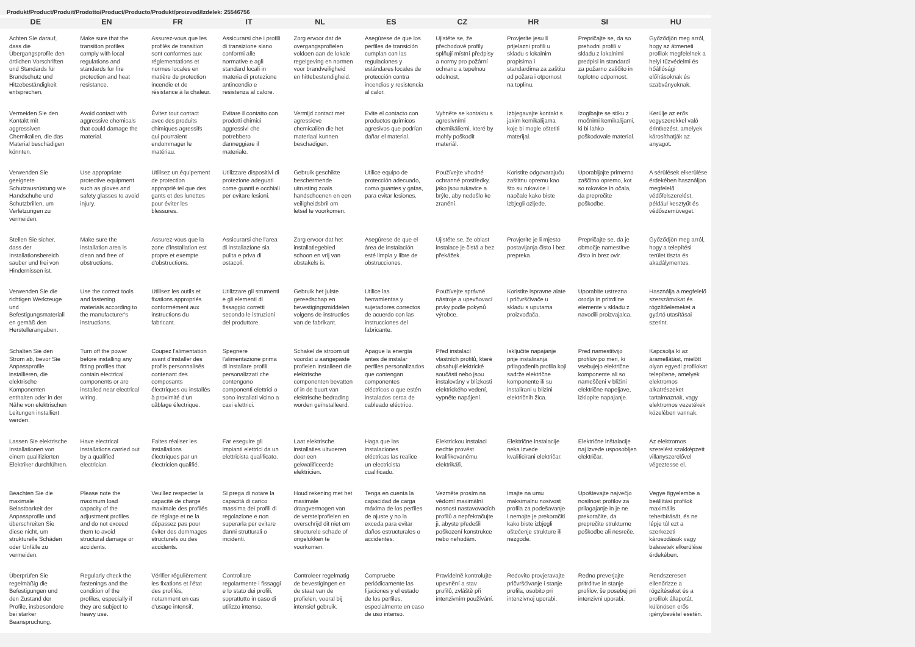Produkt/Product/Produit/Prodotto/Product/Producto/Produkt/proizvod/Izdelek: 25546756
| DE | EN | FR | IT | NL | ES | CZ | HR | SI | HU |
| --- | --- | --- | --- | --- | --- | --- | --- | --- | --- |
| Achten Sie darauf, dass die Übergangsprofile den örtlichen Vorschriften und Standards für Brandschutz und Hitzebeständigkeit entsprechen. | Make sure that the transition profiles comply with local regulations and standards for fire protection and heat resistance. | Assurez-vous que les profilés de transition sont conformes aux réglementations et normes locales en matière de protection incendie et de résistance à la chaleur. | Assicurarsi che i profili di transizione siano conformi alle normative e agli standard locali in materia di protezione antincendio e resistenza al calore. | Zorg ervoor dat de overgangsprofielen voldoen aan de lokale regelgeving en normen voor brandveiligheid en hittebestendigheid. | Asegúrese de que los perfiles de transición cumplan con las regulaciones y estándares locales de protección contra incendios y resistencia al calor. | Ujistěte se, že přechodové profily splňují místní předpisy a normy pro požární ochranu a tepelnou odolnost. | Provjerite jesu li prijelazni profili u skladu s lokalnim propisima i standardima za zaštitu od požara i otpornost na toplinu. | Prepričajte se, da so prehodni profili v skladu z lokalnimi predpisi in standardi za požarno zaščito in toplotno odpornost. | Győződjön meg arról, hogy az átmeneti profilok megfelelnek a helyi tűzvédelmi és hőállósági előírásoknak és szabványoknak. |
| Vermeiden Sie den Kontakt mit aggressiven Chemikalien, die das Material beschädigen könnten. | Avoid contact with aggressive chemicals that could damage the material. | Évitez tout contact avec des produits chimiques agressifs qui pourraient endommager le matériau. | Evitare il contatto con prodotti chimici aggressivi che potrebbero danneggiare il materiale. | Vermijd contact met agressieve chemicaliën die het materiaal kunnen beschadigen. | Evite el contacto con productos químicos agresivos que podrían dañar el material. | Vyhněte se kontaktu s agresivními chemikáliemi, které by mohly poškodit materiál. | Izbjegavajte kontakt s jakim kemikalijama koje bi mogle oštetiti materijal. | Izogibajte se stiku z močnimi kemikalijami, ki bi lahko poškodovale material. | Kerülje az erős vegyszerekkel való érintkezést, amelyek károsíthatják az anyagot. |
| Verwenden Sie geeignete Schutzausrüstung wie Handschuhe und Schutzbrillen, um Verletzungen zu vermeiden. | Use appropriate protective equipment such as gloves and safety glasses to avoid injury. | Utilisez un équipement de protection approprié tel que des gants et des lunettes pour éviter les blessures. | Utilizzare dispositivi di protezione adeguati come guanti e occhiali per evitare lesioni. | Gebruik geschikte beschermende uitrusting zoals handschoenen en een veiligheidsbril om letsel te voorkomen. | Utilice equipo de protección adecuado, como guantes y gafas, para evitar lesiones. | Používejte vhodné ochranné prostředky, jako jsou rukavice a brýle, aby nedošlo ke zranění. | Koristite odgovarajuću zaštitnu opremu kao što su rukavice i naočale kako biste izbjegli ozljede. | Uporabljajte primerno zaščitno opremo, kot so rokavice in očala, da preprečite poškodbe. | A sérülések elkerülése érdekében használjon megfelelő védőfelszerelést, például kesztyűt és védőszemüveget. |
| Stellen Sie sicher, dass der Installationsbereich sauber und frei von Hindernissen ist. | Make sure the installation area is clean and free of obstructions. | Assurez-vous que la zone d'installation est propre et exempte d'obstructions. | Assicurarsi che l'area di installazione sia pulita e priva di ostacoli. | Zorg ervoor dat het installatiegebied schoon en vrij van obstakels is. | Asegúrese de que el área de instalación esté limpia y libre de obstrucciones. | Ujistěte se, že oblast instalace je čistá a bez překážek. | Provjerite je li mjesto postavljanja čisto i bez prepreka. | Prepričajte se, da je območje namestitve čisto in brez ovir. | Győződjön meg arról, hogy a telepítési terület tiszta és akadálymentes. |
| Verwenden Sie die richtigen Werkzeuge und Befestigungsmateriali en gemäß den Herstellerangaben. | Use the correct tools and fastening materials according to the manufacturer's instructions. | Utilisez les outils et fixations appropriés conformément aux instructions du fabricant. | Utilizzare gli strumenti e gli elementi di fissaggio corretti secondo le istruzioni del produttore. | Gebruik het juiste gereedschap en bevestigingsmiddelen volgens de instructies van de fabrikant. | Utilice las herramientas y sujetadores correctos de acuerdo con las instrucciones del fabricante. | Používejte správné nástroje a upevňovací prvky podle pokynů výrobce. | Koristite ispravne alate i pričvršćivače u skladu s uputama proizvođača. | Uporabite ustrezna orodja in pritrdilne elemente v skladu z navodili proizvajalca. | Használja a megfelelő szerszámokat és rögzítőelemeket a gyártó utasításai szerint. |
| Schalten Sie den Strom ab, bevor Sie Anpassprofile installieren, die elektrische Komponenten enthalten oder in der Nähe von elektrischen Leitungen installiert werden. | Turn off the power before installing any fitting profiles that contain electrical components or are installed near electrical wiring. | Coupez l'alimentation avant d'installer des profils personnalisés contenant des composants électriques ou installés à proximité d'un câblage électrique. | Spegnere l'alimentazione prima di installare profili personalizzati che contengono componenti elettrici o sono installati vicino a cavi elettrici. | Schakel de stroom uit voordat u aangepaste profielen installeert die elektrische componenten bevatten of in de buurt van elektrische bedrading worden geïnstalleerd. | Apague la energía antes de instalar perfiles personalizados que contengan componentes eléctricos o que estén instalados cerca de cableado eléctrico. | Před instalací vlastních profilů, které obsahují elektrické součásti nebo jsou instalovány v blízkosti elektrického vedení, vypněte napájení. | Isključite napajanje prije instaliranja prilagođenih profila koji sadrže električne komponente ili su instalirani u blizini električnih žica. | Pred namestitvijo profilov po meri, ki vsebujejo električne komponente ali so nameščeni v bližini električne napeljave, izklopite napajanje. | Kapcsolja ki az áramellátást, mielőtt olyan egyedi profilokat telepítene, amelyek elektromos alkatrészeket tartalmaznak, vagy elektromos vezetékek közelében vannak. |
| Lassen Sie elektrische Installationen von einem qualifizierten Elektriker durchführen. | Have electrical installations carried out by a qualified electrician. | Faites réaliser les installations électriques par un électricien qualifié. | Far eseguire gli impianti elettrici da un elettricista qualificato. | Laat elektrische installaties uitvoeren door een gekwalificeerde elektricien. | Haga que las instalaciones eléctricas las realice un electricista cualificado. | Elektrickou instalaci nechte provést kvalifikovanému elektrikáři. | Električne instalacije neka izvede kvalificirani električar. | Električne inštalacije naj izvede usposobljen električar. | Az elektromos szerelést szakképzett villanyszerelővel végeztesse el. |
| Beachten Sie die maximale Belastbarkeit der Anpassprofile und überschreiten Sie diese nicht, um strukturelle Schäden oder Unfälle zu vermeiden. | Please note the maximum load capacity of the adjustment profiles and do not exceed them to avoid structural damage or accidents. | Veuillez respecter la capacité de charge maximale des profilés de réglage et ne la dépassez pas pour éviter des dommages structurels ou des accidents. | Si prega di notare la capacità di carico massima dei profili di regolazione e non superarla per evitare danni strutturali o incidenti. | Houd rekening met het maximale draagvermogen van de verstelprofielen en overschrijd dit niet om structurele schade of ongelukken te voorkomen. | Tenga en cuenta la capacidad de carga máxima de los perfiles de ajuste y no la exceda para evitar daños estructurales o accidentes. | Vezměte prosím na vědomí maximální nosnost nastavovacích profilů a nepřekračujte ji, abyste předešli poškození konstrukce nebo nehodám. | Imajte na umu maksimalnu nosivost profila za podešavanje i nemojte je prekoračiti kako biste izbjegli oštećenje strukture ili nezgode. | Upoštevajte največjo nosilnost profilov za prilagajanje in je ne prekoračite, da preprečite strukturne poškodbe ali nesreče. | Vegye figyelembe a beállítási profilok maximális teherbírását, és ne lépje túl ezt a szerkezeti károsodások vagy balesetek elkerülése érdekében. |
| Überprüfen Sie regelmäßig die Befestigungen und den Zustand der Profile, insbesondere bei starker Beanspruchung. | Regularly check the fastenings and the condition of the profiles, especially if they are subject to heavy use. | Vérifier régulièrement les fixations et l'état des profilés, notamment en cas d'usage intensif. | Controllare regolarmente i fissaggi e lo stato dei profili, soprattutto in caso di utilizzo intenso. | Controleer regelmatig de bevestigingen en de staat van de profielen, vooral bij intensief gebruik. | Compruebe periódicamente las fijaciones y el estado de los perfiles, especialmente en caso de uso intenso. | Pravidelně kontrolujte upevnění a stav profilů, zvláště při intenzivním používání. | Redovito provjeravajte pričvršćivanje i stanje profila, osobito pri intenzivnoj uporabi. | Redno preverjajte pritrditve in stanje profilov, še posebej pri intenzivni uporabi. | Rendszeresen ellenőrizze a rögzítéseket és a profilok állapotát, különösen erős igénybevétel esetén. |